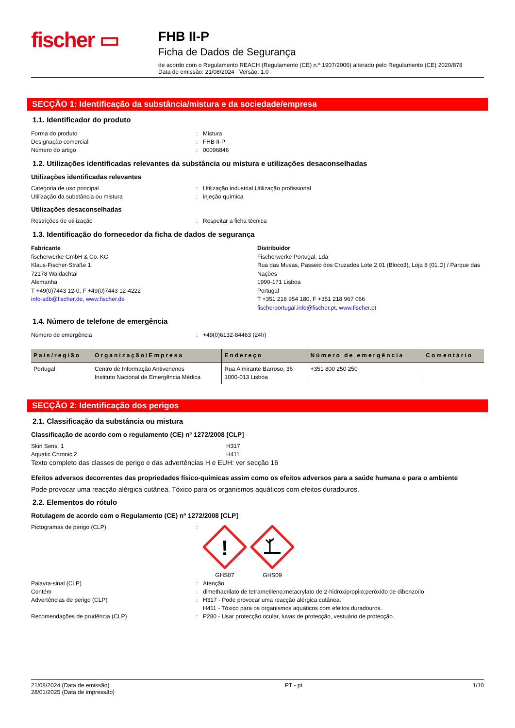fischer ▭
FHB II-P
Ficha de Dados de Segurança
de acordo com o Regulamento REACH (Regulamento (CE) n.º 1907/2006) alterado pelo Regulamento (CE) 2020/878
Data de emissão: 21/08/2024 Versão: 1.0
SECÇÃO 1: Identificação da substância/mistura e da sociedade/empresa
1.1. Identificador do produto
Forma do produto: Mistura
Designação comercial: FHB II-P
Número do artigo: 00096846
1.2. Utilizações identificadas relevantes da substância ou mistura e utilizações desaconselhadas
Utilizações identificadas relevantes
Categoria de uso principal: Utilização industrial,Utilização profissional
Utilização da substância ou mistura: injeção química
Utilizações desaconselhadas
Restrições de utilização: Respeitar a ficha técnica
1.3. Identificação do fornecedor da ficha de dados de segurança
Fabricante
fischerwerke GmbH & Co. KG
Klaus-Fischer-Straße 1
72178 Waldachtal
Alemanha
T +49(0)7443 12-0, F +49(0)7443 12-4222
info-sdb@fischer.de, www.fischer.de
Distribuidor
Fischerwerke Portugal, Lda
Rua das Musas, Passeio dos Cruzados Lote 2.01 (Bloco3), Loja 8 (01.D) / Parque das Nações
1990-171 Lisboa
Portugal
T +351 218 954 180, F +351 218 967 066
fischerportugal.info@fischer.pt, www.fischer.pt
1.4. Número de telefone de emergência
Número de emergência: +49(0)6132-84463 (24h)
| País/região | Organização/Empresa | Endereço | Número de emergência | Comentário |
| --- | --- | --- | --- | --- |
| Portugal | Centro de Informação Antivenenos Instituto Nacional de Emergência Médica | Rua Almirante Barroso, 36 1000-013 Lisboa | +351 800 250 250 | |
SECÇÃO 2: Identificação dos perigos
2.1. Classificação da substância ou mistura
Classificação de acordo com o regulamento (CE) nº 1272/2008 [CLP]
Skin Sens. 1 H317
Aquatic Chronic 2 H411
Texto completo das classes de perigo e das advertências H e EUH: ver secção 16
Efeitos adversos decorrentes das propriedades físico-químicas assim como os efeitos adversos para a saúde humana e para o ambiente
Pode provocar uma reacção alérgica cutânea. Tóxico para os organismos aquáticos com efeitos duradouros.
2.2. Elementos do rótulo
Rotulagem de acordo com o Regulamento (CE) nº 1272/2008 [CLP]
Pictogramas de perigo (CLP):
!
GHS07
GHS09
Palavra-sinal (CLP): Atenção
Contém: dimethacrilato de tetrametileno;metacrylato de 2-hidroxipropilo;peróxido de dibenzoílo
Advertências de perigo (CLP): H317 - Pode provocar uma reacção alérgica cutânea.
H411 - Tóxico para os organismos aquáticos com efeitos duradouros.
Recomendações de prudência (CLP): P280 - Usar protecção ocular, luvas de protecção, vestuário de protecção.
21/08/2024 (Data de emissão)
28/01/2025 (Data de impressão) PT - pt 1/10